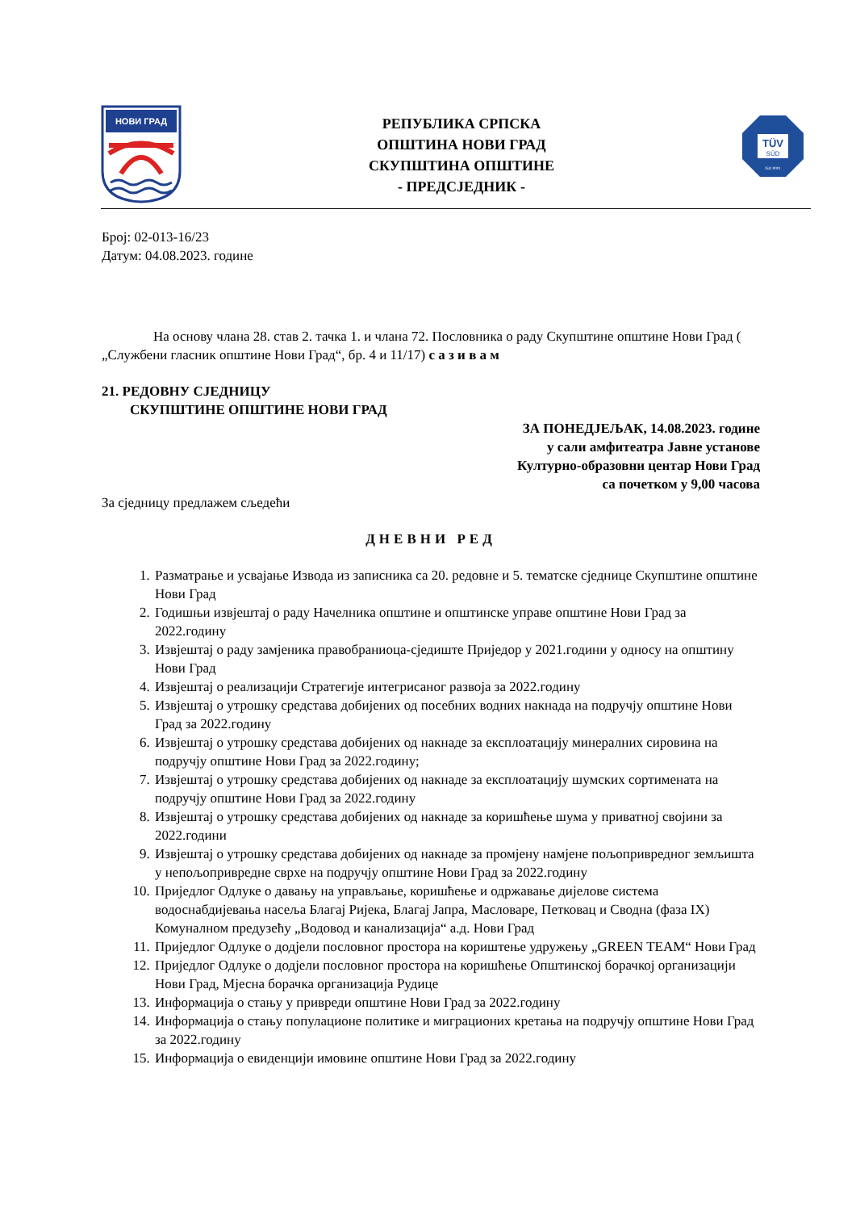НОВИ ГРАД
РЕПУБЛИКА СРПСКА
ОПШТИНА НОВИ ГРАД
СКУПШТИНА ОПШТИНЕ
- ПРЕДСЈЕДНИК -
TÜV
SÜD
ISO 9001
Број: 02-013-16/23
Датум: 04.08.2023. године
На основу члана 28. став 2. тачка 1. и члана 72. Пословника о раду Скупштине општине Нови Град ( „Службени гласник општине Нови Град“, бр. 4 и 11/17) с а з и в а м
21. РЕДОВНУ СЈЕДНИЦУ
СКУПШТИНЕ ОПШТИНЕ НОВИ ГРАД
ЗА ПОНЕДЈЕЉАК, 14.08.2023. године
у сали амфитеатра Јавне установе
Културно-образовни центар Нови Град
са почетком у 9,00 часова
За сједницу предлажем сљедећи
ДНЕВНИ РЕД
1. Разматрање и усвајање Извода из записника са 20. редовне и 5. тематске сједнице Скупштине општине Нови Град
2. Годишњи извјештај о раду Начелника општине и општинске управе општине Нови Град за 2022.годину
3. Извјештај о раду замјеника правобраниоца-сједиште Приједор у 2021.години у односу на општину Нови Град
4. Извјештај о реализацији Стратегије интегрисаног развоја за 2022.годину
5. Извјештај о утрошку средстава добијених од посебних водних накнада на подручју општине Нови Град за 2022.годину
6. Извјештај о утрошку средстава добијених од накнаде за експлоатацију минералних сировина на подручју општине Нови Град за 2022.годину;
7. Извјештај о утрошку средстава добијених од накнаде за експлоатацију шумских сортимената на подручју општине Нови Град за 2022.годину
8. Извјештај о утрошку средстава добијених од накнаде за коришћење шума у приватној својини за 2022.години
9. Извјештај о утрошку средстава добијених од накнаде за промјену намјене пољопривредног земљишта у непољопривредне сврхе на подручју општине Нови Град за 2022.годину
10. Приједлог Одлуке о давању на управљање, коришћење и одржавање дијелове система водоснабдијевања насеља Благај Ријека, Благај Јапра, Масловаре, Петковац и Сводна (фаза IX) Комуналном предузећу „Водовод и канализација“ а.д. Нови Град
11. Приједлог Одлуке о додјели пословног простора на кориштење удружењу „GREEN TEAM“ Нови Град
12. Приједлог Одлуке о додјели пословног простора на коришћење Општинској борачкој организацији Нови Град, Мјесна борачка организација Рудице
13. Информација о стању у привреди општине Нови Град за 2022.годину
14. Информација о стању популационе политике и миграционих кретања на подручју општине Нови Град за 2022.годину
15. Информација о евиденцији имовине општине Нови Град за 2022.годину